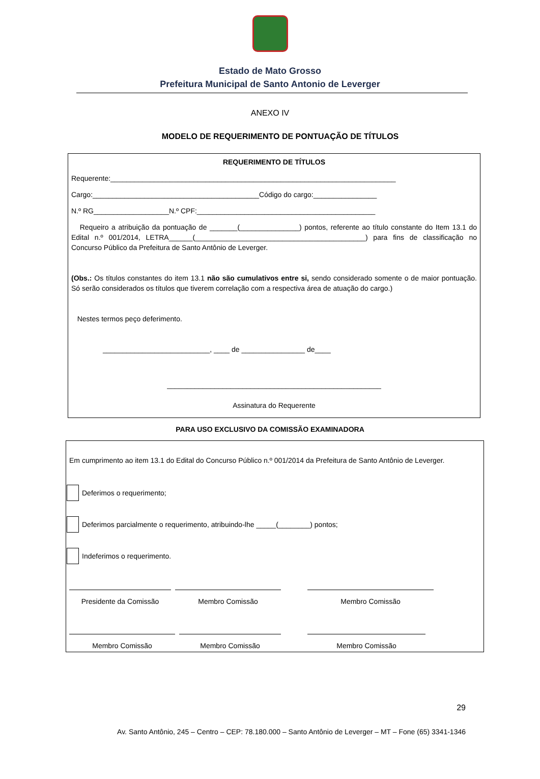Estado de Mato Grosso
Prefeitura Municipal de Santo Antonio de Leverger
ANEXO IV
MODELO DE REQUERIMENTO DE PONTUAÇÃO DE TÍTULOS
REQUERIMENTO DE TÍTULOS
Requerente:________________________________________________________________________
Cargo:__________________________________________Código do cargo:________________
N.º RG___________________N.º CPF:_____________________________________________
Requeiro a atribuição da pontuação de _______(_______________) pontos, referente ao título constante do Item 13.1 do Edital n.º 001/2014, LETRA______(___________________________________________) para fins de classificação no Concurso Público da Prefeitura de Santo Antônio de Leverger.
(Obs.: Os títulos constantes do item 13.1 não são cumulativos entre si, sendo considerado somente o de maior pontuação. Só serão considerados os títulos que tiverem correlação com a respectiva área de atuação do cargo.)
Nestes termos peço deferimento.
___________________________, ____ de ________________ de____
______________________________________________________
Assinatura do Requerente
PARA USO EXCLUSIVO DA COMISSÃO EXAMINADORA
Em cumprimento ao item 13.1 do Edital do Concurso Público n.º 001/2014 da Prefeitura de Santo Antônio de Leverger.
Deferimos o requerimento;
Deferimos parcialmente o requerimento, atribuindo-lhe _____(________) pontos;
Indeferimos o requerimento.
Presidente da Comissão Membro Comissão Membro Comissão
Membro Comissão Membro Comissão Membro Comissão
29
Av. Santo Antônio, 245 – Centro – CEP: 78.180.000 – Santo Antônio de Leverger – MT – Fone (65) 3341-1346